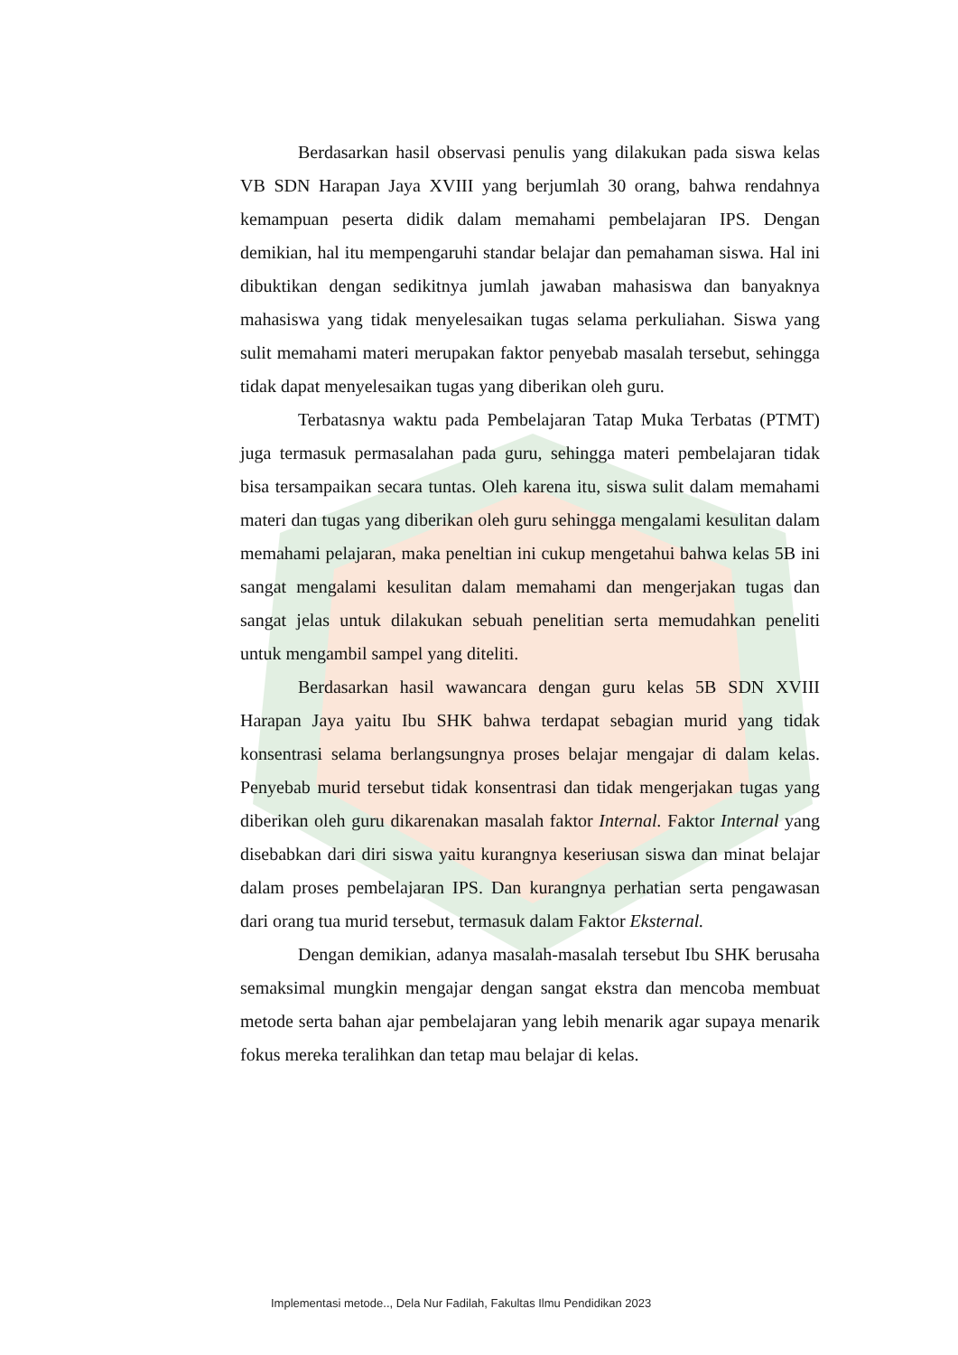Berdasarkan hasil observasi penulis yang dilakukan pada siswa kelas VB SDN Harapan Jaya XVIII yang berjumlah 30 orang, bahwa rendahnya kemampuan peserta didik dalam memahami pembelajaran IPS. Dengan demikian, hal itu mempengaruhi standar belajar dan pemahaman siswa. Hal ini dibuktikan dengan sedikitnya jumlah jawaban mahasiswa dan banyaknya mahasiswa yang tidak menyelesaikan tugas selama perkuliahan. Siswa yang sulit memahami materi merupakan faktor penyebab masalah tersebut, sehingga tidak dapat menyelesaikan tugas yang diberikan oleh guru.
Terbatasnya waktu pada Pembelajaran Tatap Muka Terbatas (PTMT) juga termasuk permasalahan pada guru, sehingga materi pembelajaran tidak bisa tersampaikan secara tuntas. Oleh karena itu, siswa sulit dalam memahami materi dan tugas yang diberikan oleh guru sehingga mengalami kesulitan dalam memahami pelajaran, maka peneltian ini cukup mengetahui bahwa kelas 5B ini sangat mengalami kesulitan dalam memahami dan mengerjakan tugas dan sangat jelas untuk dilakukan sebuah penelitian serta memudahkan peneliti untuk mengambil sampel yang diteliti.
Berdasarkan hasil wawancara dengan guru kelas 5B SDN XVIII Harapan Jaya yaitu Ibu SHK bahwa terdapat sebagian murid yang tidak konsentrasi selama berlangsungnya proses belajar mengajar di dalam kelas. Penyebab murid tersebut tidak konsentrasi dan tidak mengerjakan tugas yang diberikan oleh guru dikarenakan masalah faktor Internal. Faktor Internal yang disebabkan dari diri siswa yaitu kurangnya keseriusan siswa dan minat belajar dalam proses pembelajaran IPS. Dan kurangnya perhatian serta pengawasan dari orang tua murid tersebut, termasuk dalam Faktor Eksternal.
Dengan demikian, adanya masalah-masalah tersebut Ibu SHK berusaha semaksimal mungkin mengajar dengan sangat ekstra dan mencoba membuat metode serta bahan ajar pembelajaran yang lebih menarik agar supaya menarik fokus mereka teralihkan dan tetap mau belajar di kelas.
Implementasi metode.., Dela Nur Fadilah, Fakultas Ilmu Pendidikan 2023